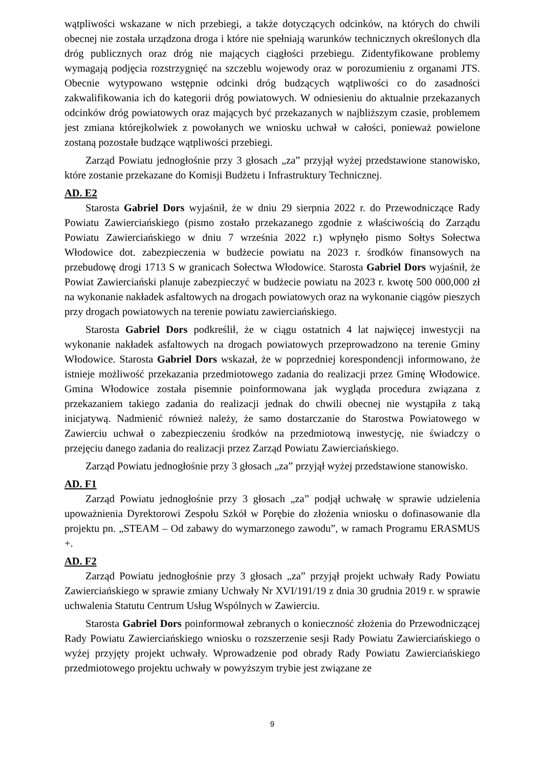wątpliwości wskazane w nich przebiegi, a także dotyczących odcinków, na których do chwili obecnej nie została urządzona droga i które nie spełniają warunków technicznych określonych dla dróg publicznych oraz dróg nie mających ciągłości przebiegu. Zidentyfikowane problemy wymagają podjęcia rozstrzygnięć na szczeblu wojewody oraz w porozumieniu z organami JTS. Obecnie wytypowano wstępnie odcinki dróg budzących wątpliwości co do zasadności zakwalifikowania ich do kategorii dróg powiatowych. W odniesieniu do aktualnie przekazanych odcinków dróg powiatowych oraz mających być przekazanych w najbliższym czasie, problemem jest zmiana którejkolwiek z powołanych we wniosku uchwał w całości, ponieważ powielone zostaną pozostałe budzące wątpliwości przebiegi.
Zarząd Powiatu jednogłośnie przy 3 głosach „za” przyjął wyżej przedstawione stanowisko, które zostanie przekazane do Komisji Budżetu i Infrastruktury Technicznej.
AD. E2
Starosta Gabriel Dors wyjaśnił, że w dniu 29 sierpnia 2022 r. do Przewodniczące Rady Powiatu Zawierciańskiego (pismo zostało przekazanego zgodnie z właściwością do Zarządu Powiatu Zawierciańskiego w dniu 7 września 2022 r.) wpłynęło pismo Sołtys Sołectwa Włodowice dot. zabezpieczenia w budżecie powiatu na 2023 r. środków finansowych na przebudowę drogi 1713 S w granicach Sołectwa Włodowice. Starosta Gabriel Dors wyjaśnił, że Powiat Zawierciański planuje zabezpieczyć w budżecie powiatu na 2023 r. kwotę 500 000,000 zł na wykonanie nakładek asfaltowych na drogach powiatowych oraz na wykonanie ciągów pieszych przy drogach powiatowych na terenie powiatu zawierciańskiego.
Starosta Gabriel Dors podkreślił, że w ciągu ostatnich 4 lat najwięcej inwestycji na wykonanie nakładek asfaltowych na drogach powiatowych przeprowadzono na terenie Gminy Włodowice. Starosta Gabriel Dors wskazał, że w poprzedniej korespondencji informowano, że istnieje możliwość przekazania przedmiotowego zadania do realizacji przez Gminę Włodowice. Gmina Włodowice została pisemnie poinformowana jak wygląda procedura związana z przekazaniem takiego zadania do realizacji jednak do chwili obecnej nie wystąpiła z taką inicjatywą. Nadmienić również należy, że samo dostarczanie do Starostwa Powiatowego w Zawierciu uchwał o zabezpieczeniu środków na przedmiotową inwestycję, nie świadczy o przejęciu danego zadania do realizacji przez Zarząd Powiatu Zawierciańskiego.
Zarząd Powiatu jednogłośnie przy 3 głosach „za” przyjął wyżej przedstawione stanowisko.
AD. F1
Zarząd Powiatu jednogłośnie przy 3 głosach „za” podjął uchwałę w sprawie udzielenia upoważnienia Dyrektorowi Zespołu Szkół w Porębie do złożenia wniosku o dofinasowanie dla projektu pn. „STEAM – Od zabawy do wymarzonego zawodu”, w ramach Programu ERASMUS +.
AD. F2
Zarząd Powiatu jednogłośnie przy 3 głosach „za” przyjął projekt uchwały Rady Powiatu Zawierciańskiego w sprawie zmiany Uchwały Nr XVI/191/19 z dnia 30 grudnia 2019 r. w sprawie uchwalenia Statutu Centrum Usług Wspólnych w Zawierciu.
Starosta Gabriel Dors poinformował zebranych o konieczność złożenia do Przewodniczącej Rady Powiatu Zawierciańskiego wniosku o rozszerzenie sesji Rady Powiatu Zawierciańskiego o wyżej przyjęty projekt uchwały. Wprowadzenie pod obrady Rady Powiatu Zawierciańskiego przedmiotowego projektu uchwały w powyższym trybie jest związane ze
9